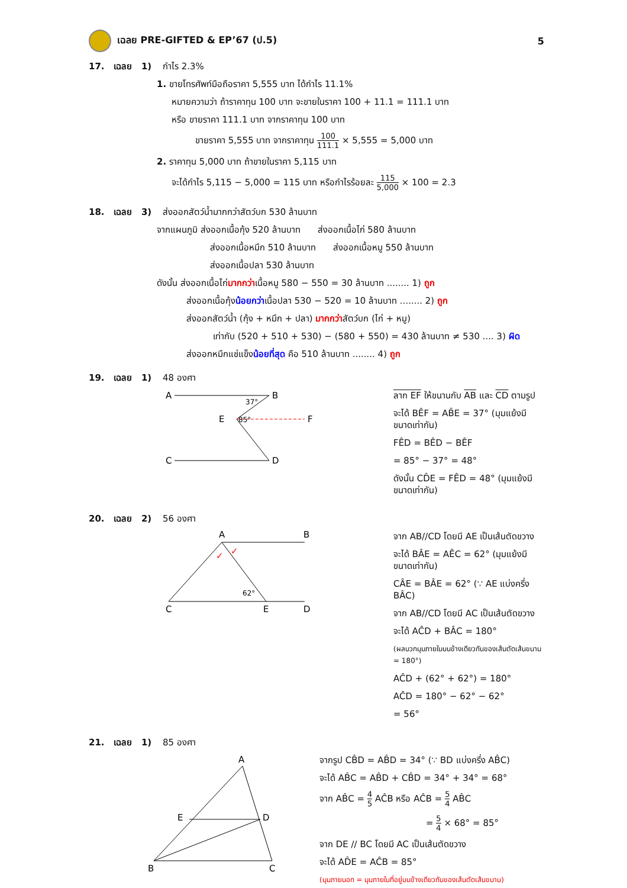เฉลย PRE-GIFTED & EP’67 (ป.5) 5
17. เฉลย 1) กำไร 2.3%
1. ขายโทรศัพท์มือถือราคา 5,555 บาท ได้กำไร 11.1%
หมายความว่า ถ้าราคาทุน 100 บาท จะขายในราคา 100 + 11.1 = 111.1 บาท
หรือ ขายราคา 111.1 บาท จากราคาทุน 100 บาท
ขายราคา 5,555 บาท จากราคาทุน 100 111.1 × 5,555 = 5,000 บาท
2. ราคาทุน 5,000 บาท ถ้าขายในราคา 5,115 บาท
จะได้กำไร 5,115 − 5,000 = 115 บาท หรือกำไรร้อยละ 115 5,000 × 100 = 2.3
18. เฉลย 3) ส่งออกสัตว์น้ำมากกว่าสัตว์บก 530 ล้านบาท
จากแผนภูมิ ส่งออกเนื้อกุ้ง 520 ล้านบาท ส่งออกเนื้อไก่ 580 ล้านบาท
ส่งออกเนื้อหมึก 510 ล้านบาท ส่งออกเนื้อหมู 550 ล้านบาท
ส่งออกเนื้อปลา 530 ล้านบาท
ดังนั้น ส่งออกเนื้อไก่มากกว่าเนื้อหมู 580 − 550 = 30 ล้านบาท ........ 1) ถูก
ส่งออกเนื้อกุ้งน้อยกว่าเนื้อปลา 530 − 520 = 10 ล้านบาท ........ 2) ถูก
ส่งออกสัตว์น้ำ (กุ้ง + หมึก + ปลา) มากกว่าสัตว์บก (ไก่ + หมู)
เท่ากับ (520 + 510 + 530) − (580 + 550) = 430 ล้านบาท ≠ 530 .... 3) ผิด
ส่งออกหมึกแช่แข็งน้อยที่สุด คือ 510 ล้านบาท ........ 4) ถูก
19. เฉลย 1) 48 องศา
A
B
E
F
C
D
37°
85°
ลาก EF ให้ขนานกับ AB และ CD ตามรูป
จะได้ BÊF = AB̂E = 37° (มุมแย้งมีขนาดเท่ากัน)
FÊD = BÊD − BÊF
= 85° − 37° = 48°
ดังนั้น CD̂E = FÊD = 48° (มุมแย้งมีขนาดเท่ากัน)
20. เฉลย 2) 56 องศา
A
B
C
E
D
62°
✓
✓
จาก AB//CD โดยมี AE เป็นเส้นตัดขวาง
จะได้ BÂE = AÊC = 62° (มุมแย้งมีขนาดเท่ากัน)
CÂE = BÂE = 62° (∵ AE แบ่งครึ่ง BÂC)
จาก AB//CD โดยมี AC เป็นเส้นตัดขวาง
จะได้ AĈD + BÂC = 180°
(ผลบวกมุมภายในบนข้างเดียวกันของเส้นตัดเส้นขนาน = 180°)
AĈD + (62° + 62°) = 180°
AĈD = 180° − 62° − 62°
= 56°
21. เฉลย 1) 85 องศา
A
E
D
B
C
จากรูป CB̂D = AB̂D = 34° (∵ BD แบ่งครึ่ง AB̂C)
จะได้ AB̂C = AB̂D + CB̂D = 34° + 34° = 68°
จาก AB̂C = 4 5 AĈB หรือ AĈB = 5 4 AB̂C
= 5 4 × 68° = 85°
จาก DE // BC โดยมี AC เป็นเส้นตัดขวาง
จะได้ AD̂E = AĈB = 85°
(มุมภายนอก = มุมภายในที่อยู่บนข้างเดียวกันของเส้นตัดเส้นขนาน)